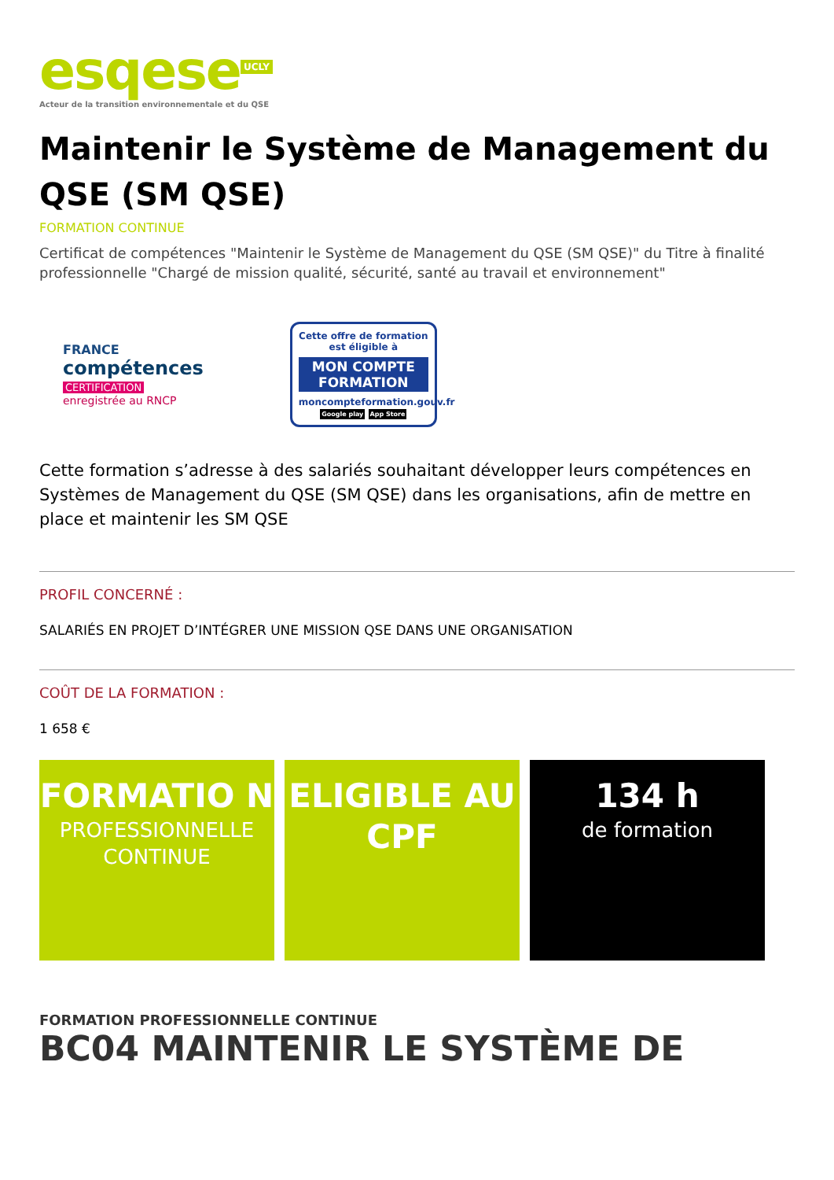esqese<sup>UCLY</sup>
Acteur de la transition environnementale et du QSE
Maintenir le Système de Management du QSE (SM QSE)
FORMATION CONTINUE
Certificat de compétences "Maintenir le Système de Management du QSE (SM QSE)" du Titre à finalité professionnelle "Chargé de mission qualité, sécurité, santé au travail et environnement"
FRANCE
compétences
CERTIFICATION
enregistrée au RNCP
Cette offre de formation est éligible à
MON COMPTE FORMATION
moncompteformation.gouv.fr
Google play App Store
Cette formation s’adresse à des salariés souhaitant développer leurs compétences en Systèmes de Management du QSE (SM QSE) dans les organisations, afin de mettre en place et maintenir les SM QSE
PROFIL CONCERNÉ :
SALARIÉS EN PROJET D’INTÉGRER UNE MISSION QSE DANS UNE ORGANISATION
COÛT DE LA FORMATION :
1 658 €
FORMATIO N
PROFESSIONNELLE CONTINUE
ELIGIBLE AU CPF 134 h
de formation
FORMATION PROFESSIONNELLE CONTINUE
BC04 MAINTENIR LE SYSTÈME DE